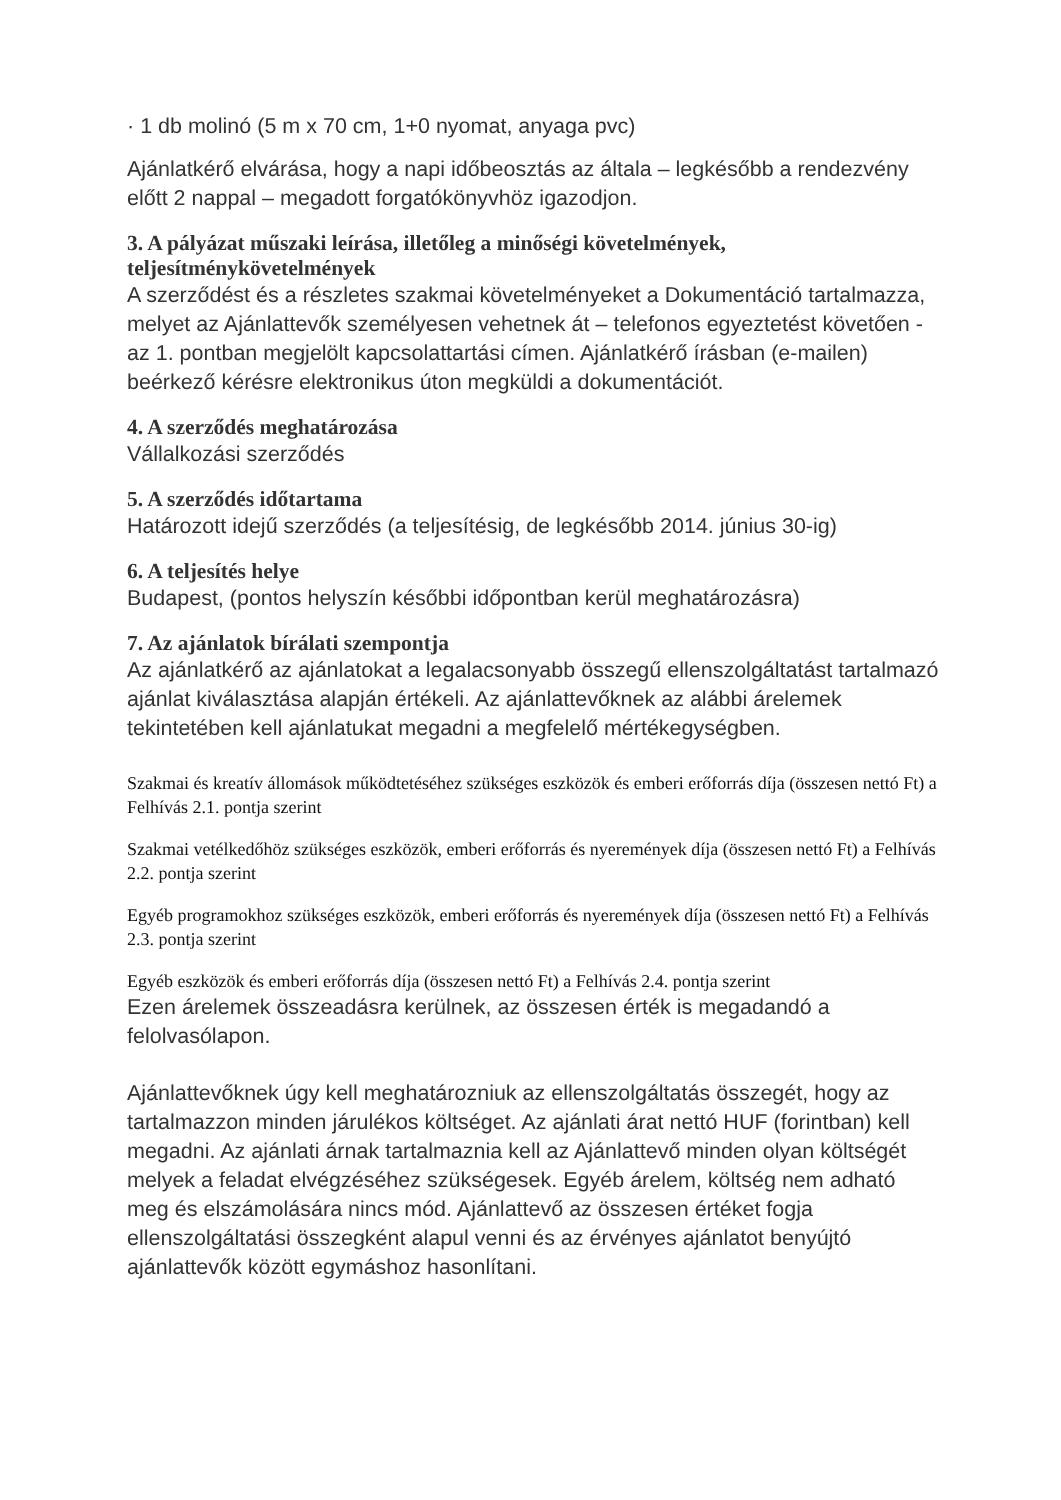· 1 db molinó (5 m x 70 cm, 1+0 nyomat, anyaga pvc)
Ajánlatkérő elvárása, hogy a napi időbeosztás az általa – legkésőbb a rendezvény előtt 2 nappal – megadott forgatókönyvhöz igazodjon.
3. A pályázat műszaki leírása, illetőleg a minőségi követelmények, teljesítménykövetelmények
A szerződést és a részletes szakmai követelményeket a Dokumentáció tartalmazza, melyet az Ajánlattevők személyesen vehetnek át – telefonos egyeztetést követően - az 1. pontban megjelölt kapcsolattartási címen. Ajánlatkérő írásban (e-mailen) beérkező kérésre elektronikus úton megküldi a dokumentációt.
4. A szerződés meghatározása
Vállalkozási szerződés
5. A szerződés időtartama
Határozott idejű szerződés (a teljesítésig, de legkésőbb 2014. június 30-ig)
6. A teljesítés helye
Budapest, (pontos helyszín későbbi időpontban kerül meghatározásra)
7. Az ajánlatok bírálati szempontja
Az ajánlatkérő az ajánlatokat a legalacsonyabb összegű ellenszolgáltatást tartalmazó ajánlat kiválasztása alapján értékeli. Az ajánlattevőknek az alábbi árelemek tekintetében kell ajánlatukat megadni a megfelelő mértékegységben.
Szakmai és kreatív állomások működtetéséhez szükséges eszközök és emberi erőforrás díja (összesen nettó Ft) a Felhívás 2.1. pontja szerint
Szakmai vetélkedőhöz szükséges eszközök, emberi erőforrás és nyeremények díja (összesen nettó Ft) a Felhívás 2.2. pontja szerint
Egyéb programokhoz szükséges eszközök, emberi erőforrás és nyeremények díja (összesen nettó Ft) a Felhívás 2.3. pontja szerint
Egyéb eszközök és emberi erőforrás díja (összesen nettó Ft) a Felhívás 2.4. pontja szerint
Ezen árelemek összeadásra kerülnek, az összesen érték is megadandó a felolvasólapon.
Ajánlattevőknek úgy kell meghatározniuk az ellenszolgáltatás összegét, hogy az tartalmazzon minden járulékos költséget. Az ajánlati árat nettó HUF (forintban) kell megadni. Az ajánlati árnak tartalmaznia kell az Ajánlattevő minden olyan költségét melyek a feladat elvégzéséhez szükségesek. Egyéb árelem, költség nem adható meg és elszámolására nincs mód. Ajánlattevő az összesen értéket fogja ellenszolgáltatási összegként alapul venni és az érvényes ajánlatot benyújtó ajánlattevők között egymáshoz hasonlítani.